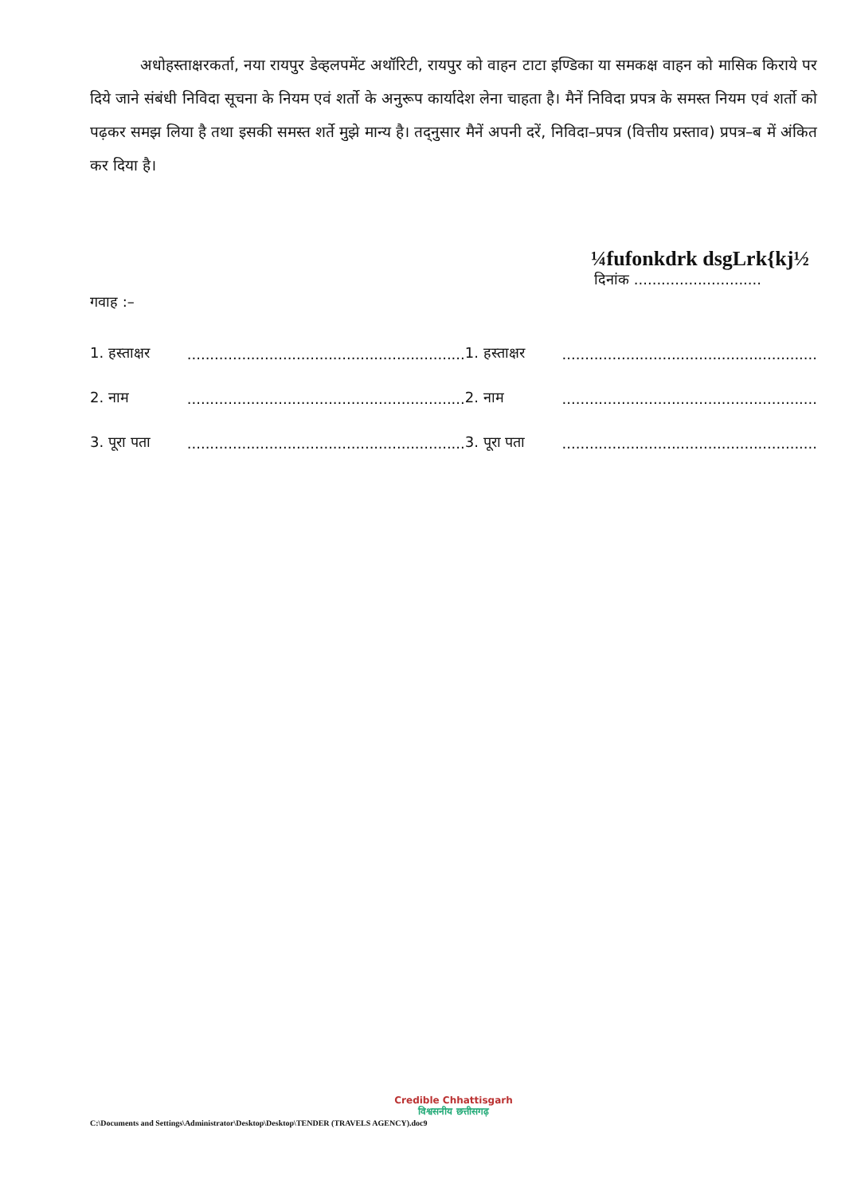अधोहस्ताक्षरकर्ता, नया रायपुर डेव्हलपमेंट अथॉरिटी, रायपुर को वाहन टाटा इण्डिका या समकक्ष वाहन को मासिक किराये पर दिये जाने संबंधी निविदा सूचना के नियम एवं शर्तो के अनुरूप कार्यादेश लेना चाहता है। मैनें निविदा प्रपत्र के समस्त नियम एवं शर्तो को पढ़कर समझ लिया है तथा इसकी समस्त शर्ते मुझे मान्य है। तद्नुसार मैनें अपनी दरें, निविदा–प्रपत्र (वित्तीय प्रस्ताव) प्रपत्र–ब में अंकित कर दिया है।
¼fufonkdrk dsgLrk{kj½
दिनांक ............................
गवाह :–
| 1. हस्ताक्षर | ............................................................. | 1. हस्ताक्षर | ........................................................ |
| 2. नाम | ............................................................. | 2. नाम | ........................................................ |
| 3. पूरा पता | ............................................................. | 3. पूरा पता | ........................................................ |
Credible Chhattisgarh
विश्वसनीय छत्तीसगढ़
C:\Documents and Settings\Administrator\Desktop\Desktop\TENDER (TRAVELS AGENCY).doc9